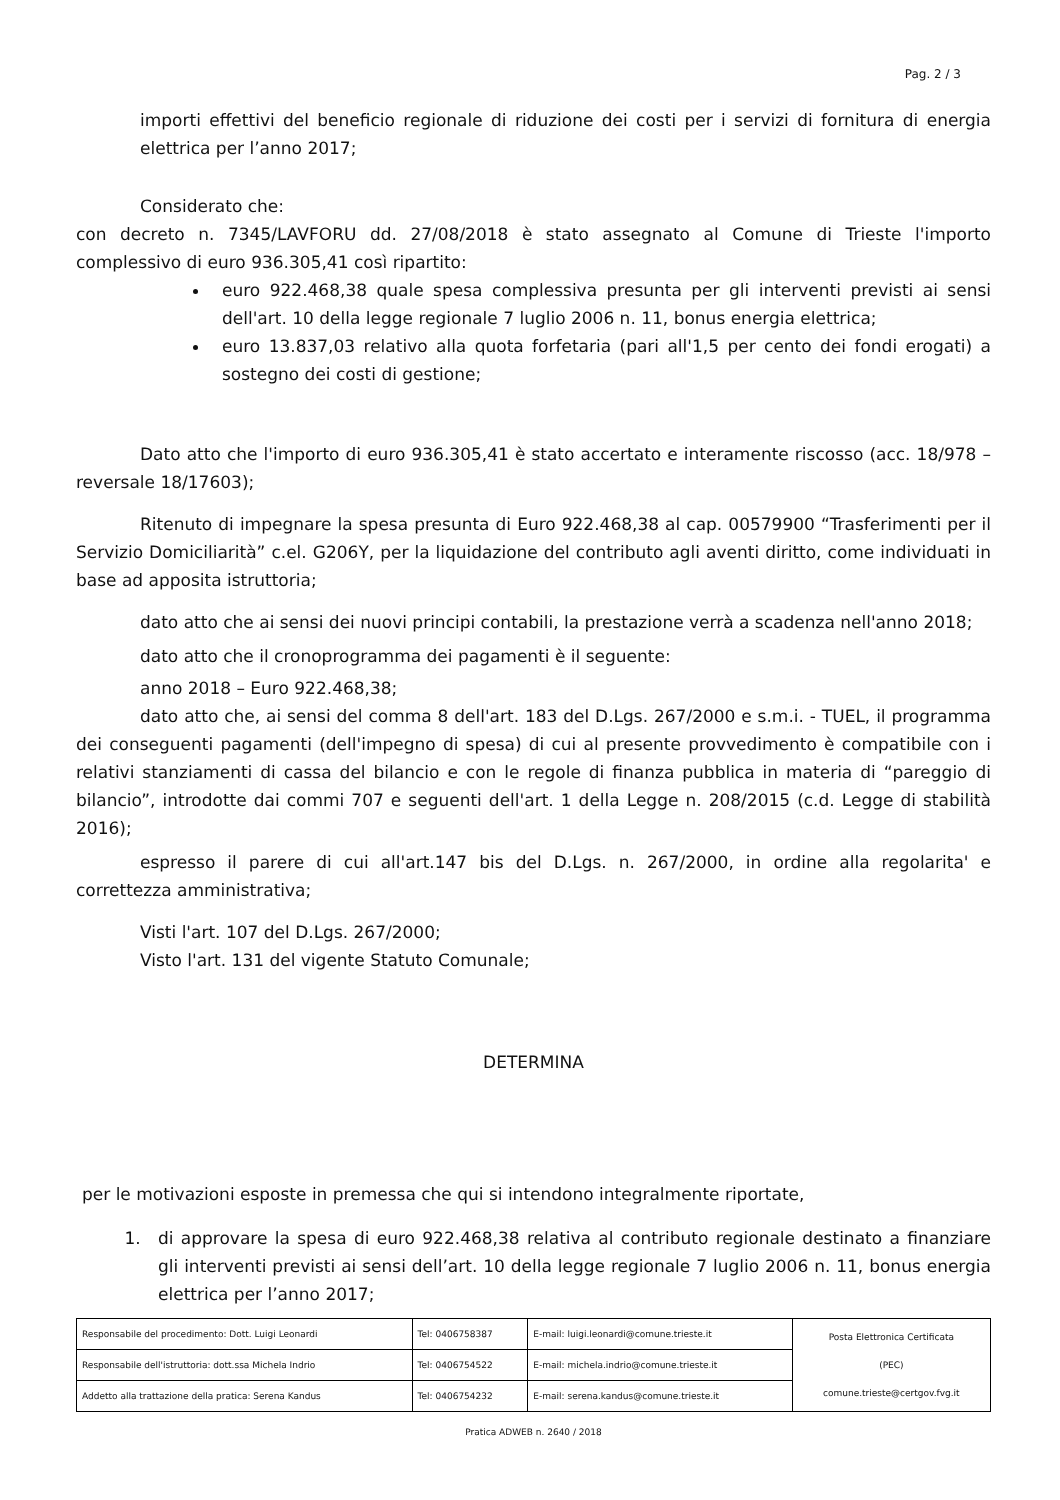Pag. 2 / 3
importi effettivi del beneficio regionale di riduzione dei costi per i servizi di fornitura di energia elettrica per l’anno 2017;
Considerato che:
con decreto n. 7345/LAVFORU dd. 27/08/2018 è stato assegnato al Comune di Trieste l'importo complessivo di euro 936.305,41 così ripartito:
euro 922.468,38 quale spesa complessiva presunta per gli interventi previsti ai sensi dell'art. 10 della legge regionale 7 luglio 2006 n. 11, bonus energia elettrica;
euro 13.837,03 relativo alla quota forfetaria (pari all'1,5 per cento dei fondi erogati) a sostegno dei costi di gestione;
Dato atto che l'importo di euro 936.305,41 è stato accertato e interamente riscosso (acc. 18/978 – reversale 18/17603);
Ritenuto di impegnare la spesa presunta di Euro 922.468,38 al cap. 00579900 “Trasferimenti per il Servizio Domiciliarità” c.el. G206Y, per la liquidazione del contributo agli aventi diritto, come individuati in base ad apposita istruttoria;
dato atto che ai sensi dei nuovi principi contabili, la prestazione verrà a scadenza nell'anno 2018;
dato atto che il cronoprogramma dei pagamenti è il seguente:
anno 2018 – Euro 922.468,38;
dato atto che, ai sensi del comma 8 dell'art. 183 del D.Lgs. 267/2000 e s.m.i. - TUEL, il programma dei conseguenti pagamenti (dell'impegno di spesa) di cui al presente provvedimento è compatibile con i relativi stanziamenti di cassa del bilancio e con le regole di finanza pubblica in materia di “pareggio di bilancio”, introdotte dai commi 707 e seguenti dell'art. 1 della Legge n. 208/2015 (c.d. Legge di stabilità 2016);
espresso il parere di cui all'art.147 bis del D.Lgs. n. 267/2000, in ordine alla regolarita' e correttezza amministrativa;
Visti l'art. 107 del D.Lgs. 267/2000;
Visto l'art. 131 del vigente Statuto Comunale;
DETERMINA
per le motivazioni esposte in premessa che qui si intendono integralmente riportate,
1. di approvare la spesa di euro 922.468,38 relativa al contributo regionale destinato a finanziare gli interventi previsti ai sensi dell’art. 10 della legge regionale 7 luglio 2006 n. 11, bonus energia elettrica per l’anno 2017;
| Responsabile del procedimento: Dott. Luigi Leonardi | Tel: 0406758387 | E-mail: luigi.leonardi@comune.trieste.it | Posta Elettronica Certificata (PEC) comune.trieste@certgov.fvg.it |
| Responsabile dell'istruttoria: dott.ssa Michela Indrio | Tel: 0406754522 | E-mail: michela.indrio@comune.trieste.it | |
| Addetto alla trattazione della pratica: Serena Kandus | Tel: 0406754232 | E-mail: serena.kandus@comune.trieste.it | |
Pratica ADWEB n. 2640 / 2018